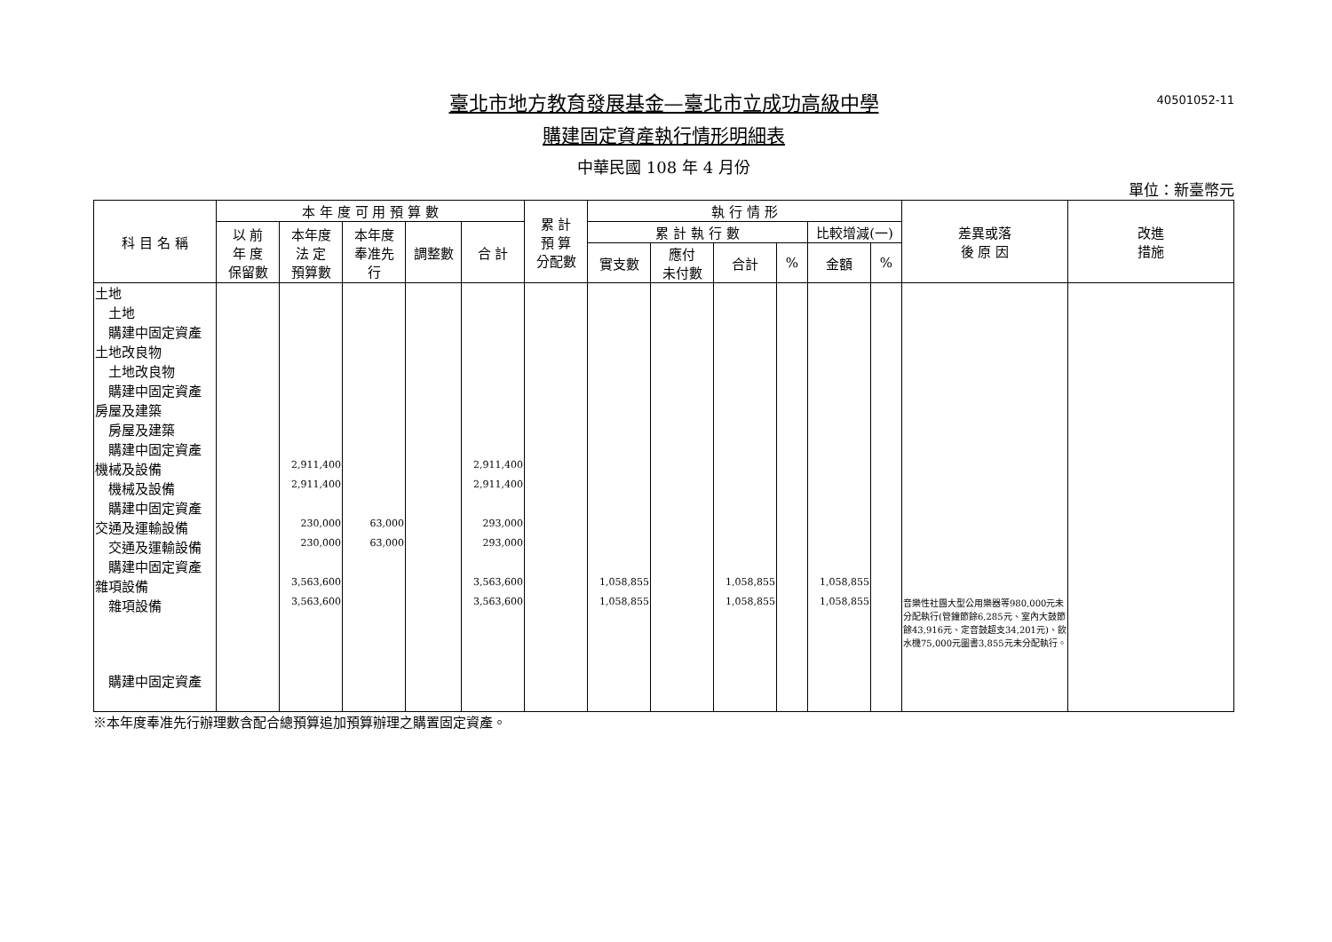40501052-11
臺北市地方教育發展基金—臺北市立成功高級中學
購建固定資產執行情形明細表
中華民國 108 年 4 月份
單位：新臺幣元
| 科 目 名 稱 | 本 年 度 可 用 預 算 數 | | | | | 累 計 預 算 分配數 | 執 行 情 形 | | | | | | 差異或落 後 原 因 | 改進 措施 |
| --- | --- | --- | --- | --- | --- | --- | --- | --- | --- | --- | --- | --- | --- | --- |
| | 以 前 年 度 保留數 | 本年度 法 定 預算數 | 本年度 奉准先 行 | 調整數 | 合 計 | | 累 計 執 行 數 | | | | 比較增減(一) | | | |
| | | | | | | | 實支數 | 應付 未付數 | 合計 | % | 金額 | % | | |
| 土地 | | | | | | | | | | | | | | |
| 土地 | | | | | | | | | | | | | | |
| 購建中固定資產 | | | | | | | | | | | | | | |
| 土地改良物 | | | | | | | | | | | | | | |
| 土地改良物 | | | | | | | | | | | | | | |
| 購建中固定資產 | | | | | | | | | | | | | | |
| 房屋及建築 | | | | | | | | | | | | | | |
| 房屋及建築 | | | | | | | | | | | | | | |
| 購建中固定資產 | | | | | | | | | | | | | | |
| 機械及設備 | | 2,911,400 | | | 2,911,400 | | | | | | | | | |
| 機械及設備 | | 2,911,400 | | | 2,911,400 | | | | | | | | | |
| 購建中固定資產 | | | | | | | | | | | | | | |
| 交通及運輸設備 | | 230,000 | 63,000 | | 293,000 | | | | | | | | | |
| 交通及運輸設備 | | 230,000 | 63,000 | | 293,000 | | | | | | | | | |
| 購建中固定資產 | | | | | | | | | | | | | | |
| 雜項設備 | | 3,563,600 | | | 3,563,600 | | 1,058,855 | | 1,058,855 | | 1,058,855 | | | |
| 雜項設備 | | 3,563,600 | | | 3,563,600 | | 1,058,855 | | 1,058,855 | | 1,058,855 | | 音樂性社團大型公用樂器等980,000元未分配執行(管鐘節餘6,285元、室內大鼓節餘43,916元、定音鼓超支34,201元)、飲水機75,000元圖書3,855元未分配執行。 | |
| 購建中固定資產 | | | | | | | | | | | | | | |
※本年度奉准先行辦理數含配合總預算追加預算辦理之購置固定資產。